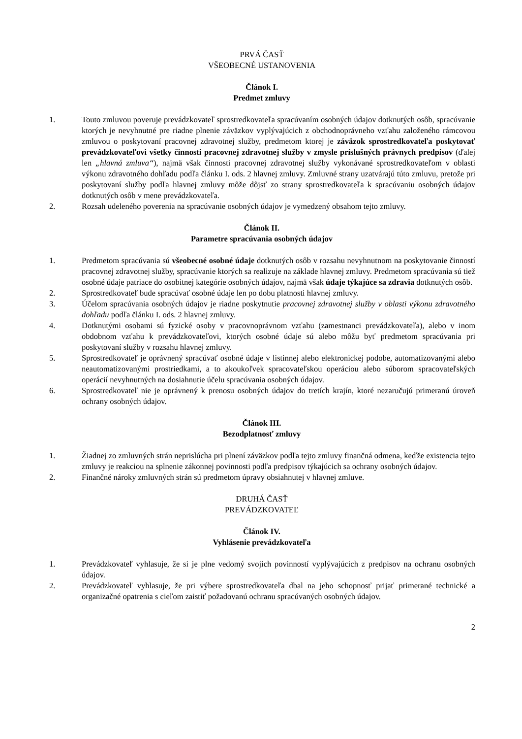PRVÁ ČASŤ
VŠEOBECNÉ USTANOVENIA
Článok I.
Predmet zmluvy
1. Touto zmluvou poveruje prevádzkovateľ sprostredkovateľa spracúvaním osobných údajov dotknutých osôb, spracúvanie ktorých je nevyhnutné pre riadne plnenie záväzkov vyplývajúcich z obchodnoprávneho vzťahu založeného rámcovou zmluvou o poskytovaní pracovnej zdravotnej služby, predmetom ktorej je záväzok sprostredkovateľa poskytovať prevádzkovateľovi všetky činnosti pracovnej zdravotnej služby v zmysle príslušných právnych predpisov (ďalej len „hlavná zmluva“), najmä však činnosti pracovnej zdravotnej služby vykonávané sprostredkovateľom v oblasti výkonu zdravotného dohľadu podľa článku I. ods. 2 hlavnej zmluvy. Zmluvné strany uzatvárajú túto zmluvu, pretože pri poskytovaní služby podľa hlavnej zmluvy môže dôjsť zo strany sprostredkovateľa k spracúvaniu osobných údajov dotknutých osôb v mene prevádzkovateľa.
2. Rozsah udeleného poverenia na spracúvanie osobných údajov je vymedzený obsahom tejto zmluvy.
Článok II.
Parametre spracúvania osobných údajov
1. Predmetom spracúvania sú všeobecné osobné údaje dotknutých osôb v rozsahu nevyhnutnom na poskytovanie činností pracovnej zdravotnej služby, spracúvanie ktorých sa realizuje na základe hlavnej zmluvy. Predmetom spracúvania sú tiež osobné údaje patriace do osobitnej kategórie osobných údajov, najmä však údaje týkajúce sa zdravia dotknutých osôb.
2. Sprostredkovateľ bude spracúvať osobné údaje len po dobu platnosti hlavnej zmluvy.
3. Účelom spracúvania osobných údajov je riadne poskytnutie pracovnej zdravotnej služby v oblasti výkonu zdravotného dohľadu podľa článku I. ods. 2 hlavnej zmluvy.
4. Dotknutými osobami sú fyzické osoby v pracovnoprávnom vzťahu (zamestnanci prevádzkovateľa), alebo v inom obdobnom vzťahu k prevádzkovateľovi, ktorých osobné údaje sú alebo môžu byť predmetom spracúvania pri poskytovaní služby v rozsahu hlavnej zmluvy.
5. Sprostredkovateľ je oprávnený spracúvať osobné údaje v listinnej alebo elektronickej podobe, automatizovanými alebo neautomatizovanými prostriedkami, a to akoukoľvek spracovateľskou operáciou alebo súborom spracovateľských operácií nevyhnutných na dosiahnutie účelu spracúvania osobných údajov.
6. Sprostredkovateľ nie je oprávnený k prenosu osobných údajov do tretích krajín, ktoré nezaručujú primeranú úroveň ochrany osobných údajov.
Článok III.
Bezodplatnosť zmluvy
1. Žiadnej zo zmluvných strán neprislúcha pri plnení záväzkov podľa tejto zmluvy finančná odmena, keďže existencia tejto zmluvy je reakciou na splnenie zákonnej povinnosti podľa predpisov týkajúcich sa ochrany osobných údajov.
2. Finančné nároky zmluvných strán sú predmetom úpravy obsiahnutej v hlavnej zmluve.
DRUHÁ ČASŤ
PREVÁDZKOVATEĽ
Článok IV.
Vyhlásenie prevádzkovateľa
1. Prevádzkovateľ vyhlasuje, že si je plne vedomý svojich povinností vyplývajúcich z predpisov na ochranu osobných údajov.
2. Prevádzkovateľ vyhlasuje, že pri výbere sprostredkovateľa dbal na jeho schopnosť prijať primerané technické a organizačné opatrenia s cieľom zaistiť požadovanú ochranu spracúvaných osobných údajov.
2